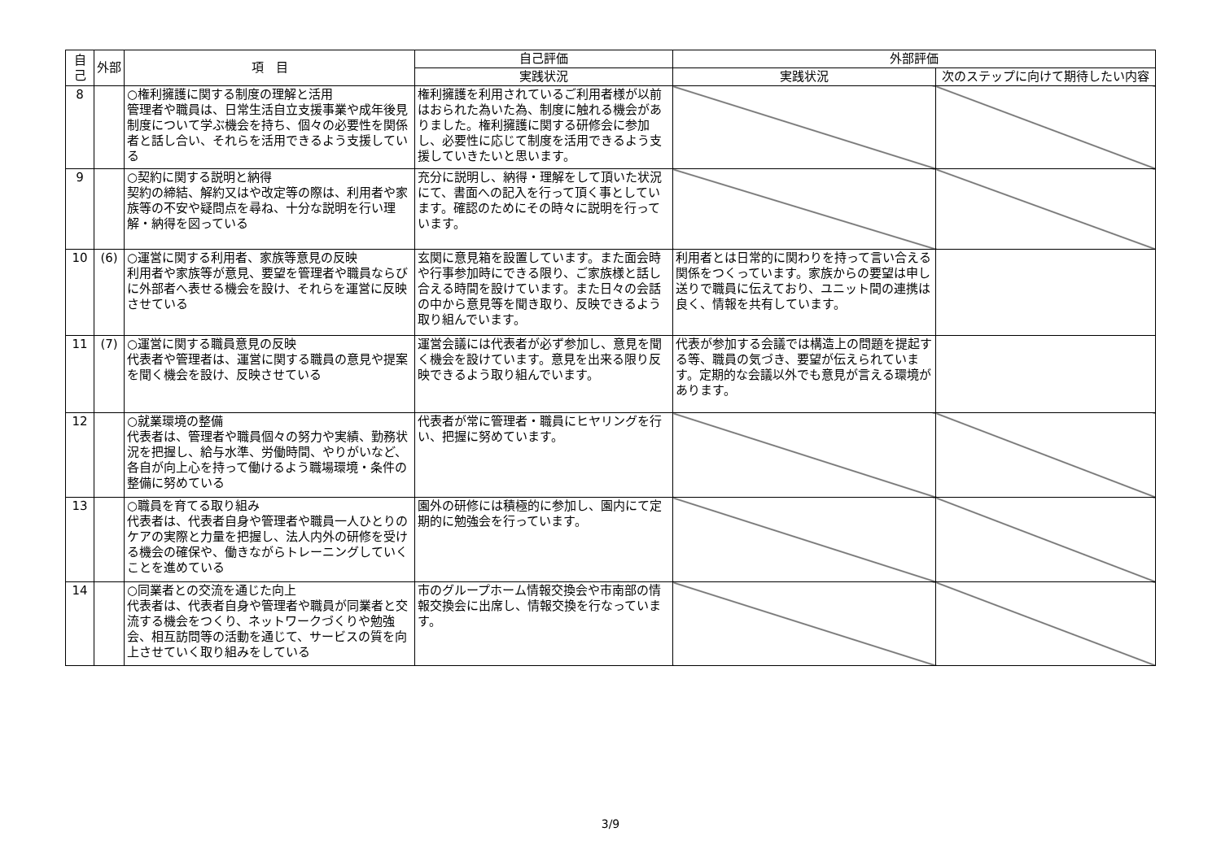| 自己 | 外部 | 項 目 | 自己評価 | 外部評価 | |
| --- | --- | --- | --- | --- | --- |
| | | | 実践状況 | 実践状況 | 次のステップに向けて期待したい内容 |
| 8 | | ○権利擁護に関する制度の理解と活用 管理者や職員は、日常生活自立支援事業や成年後見制度について学ぶ機会を持ち、個々の必要性を関係者と話し合い、それらを活用できるよう支援している | 権利擁護を利用されているご利用者様が以前はおられた為いた為、制度に触れる機会がありました。権利擁護に関する研修会に参加し、必要性に応じて制度を活用できるよう支援していきたいと思います。 | | |
| 9 | | ○契約に関する説明と納得 契約の締結、解約又はや改定等の際は、利用者や家族等の不安や疑問点を尋ね、十分な説明を行い理解・納得を図っている | 充分に説明し、納得・理解をして頂いた状況にて、書面への記入を行って頂く事としています。確認のためにその時々に説明を行っています。 | | |
| 10 | (6) | ○運営に関する利用者、家族等意見の反映 利用者や家族等が意見、要望を管理者や職員ならびに外部者へ表せる機会を設け、それらを運営に反映させている | 玄関に意見箱を設置しています。また面会時や行事参加時にできる限り、ご家族様と話し合える時間を設けています。また日々の会話の中から意見等を聞き取り、反映できるよう取り組んでいます。 | 利用者とは日常的に関わりを持って言い合える関係をつくっています。家族からの要望は申し送りで職員に伝えており、ユニット間の連携は良く、情報を共有しています。 | |
| 11 | (7) | ○運営に関する職員意見の反映 代表者や管理者は、運営に関する職員の意見や提案を聞く機会を設け、反映させている | 運営会議には代表者が必ず参加し、意見を聞く機会を設けています。意見を出来る限り反映できるよう取り組んでいます。 | 代表が参加する会議では構造上の問題を提起する等、職員の気づき、要望が伝えられています。定期的な会議以外でも意見が言える環境があります。 | |
| 12 | | ○就業環境の整備 代表者は、管理者や職員個々の努力や実績、勤務状況を把握し、給与水準、労働時間、やりがいなど、各自が向上心を持って働けるよう職場環境・条件の整備に努めている | 代表者が常に管理者・職員にヒヤリングを行い、把握に努めています。 | | |
| 13 | | ○職員を育てる取り組み 代表者は、代表者自身や管理者や職員一人ひとりのケアの実際と力量を把握し、法人内外の研修を受ける機会の確保や、働きながらトレーニングしていくことを進めている | 園外の研修には積極的に参加し、園内にて定期的に勉強会を行っています。 | | |
| 14 | | ○同業者との交流を通じた向上 代表者は、代表者自身や管理者や職員が同業者と交流する機会をつくり、ネットワークづくりや勉強会、相互訪問等の活動を通じて、サービスの質を向上させていく取り組みをしている | 市のグループホーム情報交換会や市南部の情報交換会に出席し、情報交換を行なっています。 | | |
3/9